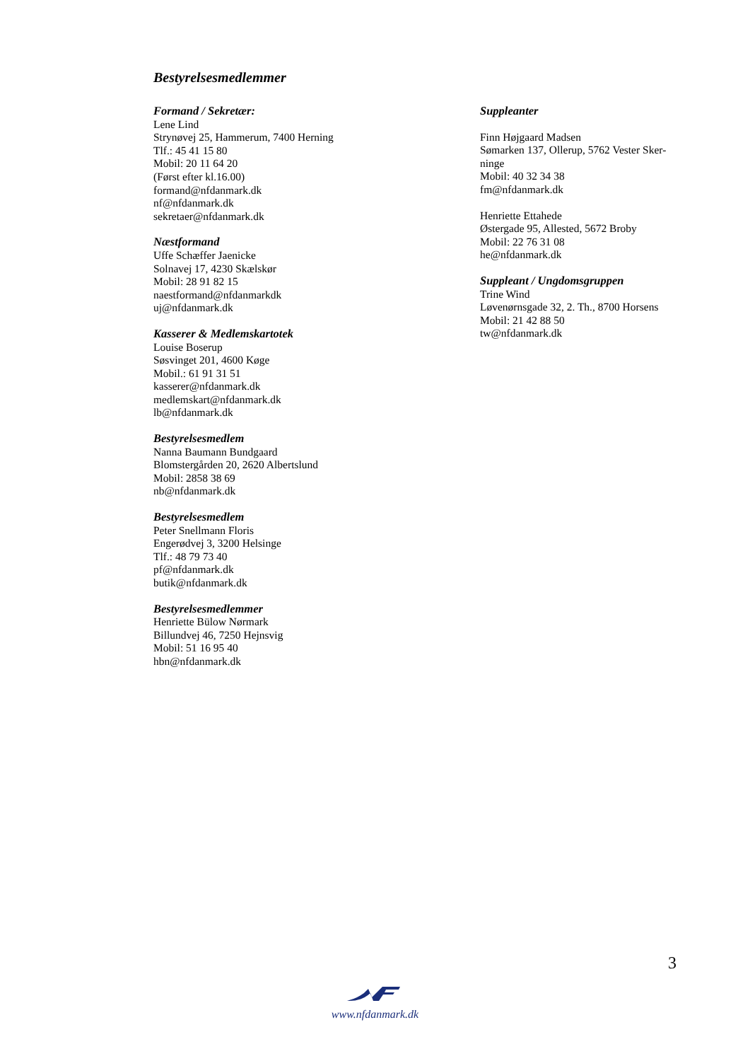Bestyrelsesmedlemmer
Formand / Sekretær:
Lene Lind
Strynøvej 25, Hammerum, 7400 Herning
Tlf.: 45 41 15 80
Mobil: 20 11 64 20
(Først efter kl.16.00)
formand@nfdanmark.dk
nf@nfdanmark.dk
sekretaer@nfdanmark.dk
Næstformand
Uffe Schæffer Jaenicke
Solnavej 17, 4230 Skælskør
Mobil: 28 91 82 15
naestformand@nfdanmarkdk
uj@nfdanmark.dk
Kasserer & Medlemskartotek
Louise Boserup
Søsvinget 201, 4600 Køge
Mobil.: 61 91 31 51
kasserer@nfdanmark.dk
medlemskart@nfdanmark.dk
lb@nfdanmark.dk
Bestyrelsesmedlem
Nanna Baumann Bundgaard
Blomstergården 20, 2620 Albertslund
Mobil: 2858 38 69
nb@nfdanmark.dk
Bestyrelsesmedlem
Peter Snellmann Floris
Engerødvej 3, 3200 Helsinge
Tlf.: 48 79 73 40
pf@nfdanmark.dk
butik@nfdanmark.dk
Bestyrelsesmedlemmer
Henriette Bülow Nørmark
Billundvej 46, 7250 Hejnsvig
Mobil: 51 16 95 40
hbn@nfdanmark.dk
Suppleanter
Finn Højgaard Madsen
Sømarken 137, Ollerup, 5762 Vester Sker-ninge
Mobil: 40 32 34 38
fm@nfdanmark.dk
Henriette Ettahede
Østergade 95, Allested, 5672 Broby
Mobil: 22 76 31 08
he@nfdanmark.dk
Suppleant / Ungdomsgruppen
Trine Wind
Løvenørnsgade 32, 2. Th., 8700 Horsens
Mobil: 21 42 88 50
tw@nfdanmark.dk
3
www.nfdanmark.dk